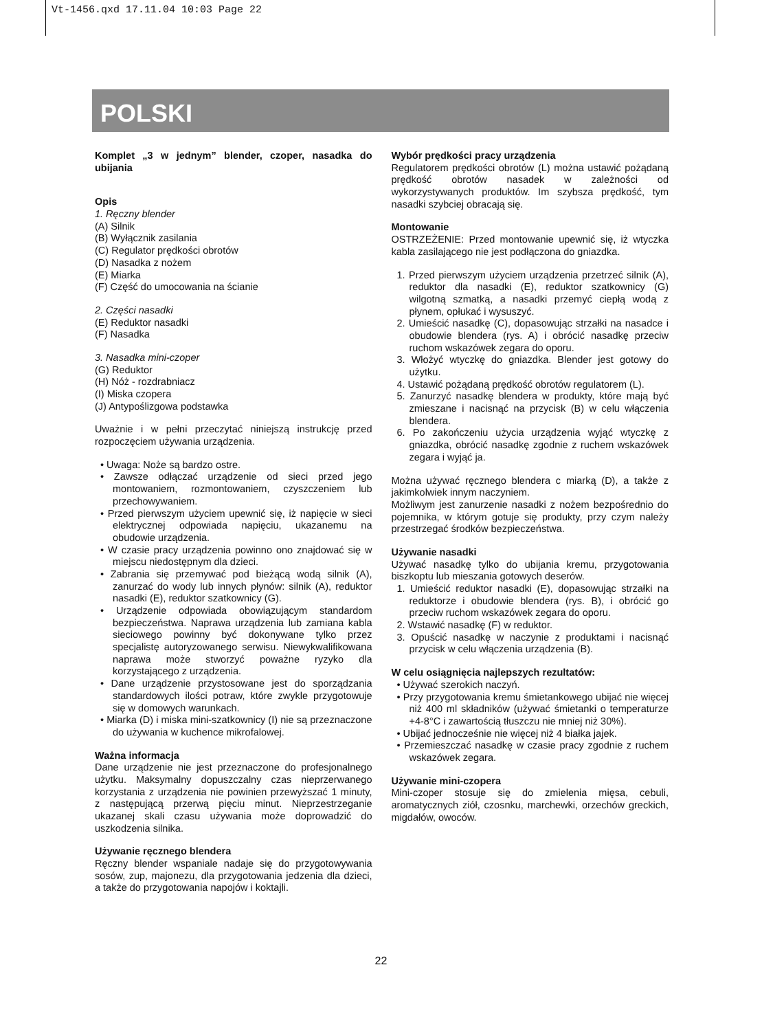Vt-1456.qxd 17.11.04 10:03 Page 22
POLSKI
Komplet „3 w jednym” blender, czoper, nasadka do ubijania
Opis
1. Ręczny blender
(A) Silnik
(B) Wyłącznik zasilania
(C) Regulator prędkości obrotów
(D) Nasadka z nożem
(E) Miarka
(F) Część do umocowania na ścianie
2. Części nasadki
(E) Reduktor nasadki
(F) Nasadka
3. Nasadka mini-czoper
(G) Reduktor
(H) Nóż - rozdrabniacz
(I) Miska czopera
(J) Antypoślizgowa podstawka
Uważnie i w pełni przeczytać niniejszą instrukcję przed rozpoczęciem używania urządzenia.
• Uwaga: Noże są bardzo ostre.
• Zawsze odłączać urządzenie od sieci przed jego montowaniem, rozmontowaniem, czyszczeniem lub przechowywaniem.
• Przed pierwszym użyciem upewnić się, iż napięcie w sieci elektrycznej odpowiada napięciu, ukazanemu na obudowie urządzenia.
• W czasie pracy urządzenia powinno ono znajdować się w miejscu niedostępnym dla dzieci.
• Zabrania się przemywać pod bieżącą wodą silnik (A), zanurzać do wody lub innych płynów: silnik (A), reduktor nasadki (E), reduktor szatkownicy (G).
• Urządzenie odpowiada obowiązującym standardom bezpieczeństwa. Naprawa urządzenia lub zamiana kabla sieciowego powinny być dokonywane tylko przez specjalistę autoryzowanego serwisu. Niewykwalifikowana naprawa może stworzyć poważne ryzyko dla korzystającego z urządzenia.
• Dane urządzenie przystosowane jest do sporządzania standardowych ilości potraw, które zwykle przygotowuje się w domowych warunkach.
• Miarka (D) i miska mini-szatkownicy (I) nie są przeznaczone do używania w kuchence mikrofalowej.
Ważna informacja
Dane urządzenie nie jest przeznaczone do profesjonalnego użytku. Maksymalny dopuszczalny czas nieprzerwanego korzystania z urządzenia nie powinien przewyższać 1 minuty, z następującą przerwą pięciu minut. Nieprzestrzeganie ukazanej skali czasu używania może doprowadzić do uszkodzenia silnika.
Używanie ręcznego blendera
Ręczny blender wspaniale nadaje się do przygotowywania sosów, zup, majonezu, dla przygotowania jedzenia dla dzieci, a także do przygotowania napojów i koktajli.
Wybór prędkości pracy urządzenia
Regulatorem prędkości obrotów (L) można ustawić pożądaną prędkość obrotów nasadek w zależności od wykorzystywanych produktów. Im szybsza prędkość, tym nasadki szybciej obracają się.
Montowanie
OSTRZEŻENIE: Przed montowanie upewnić się, iż wtyczka kabla zasilającego nie jest podłączona do gniazdka.
1. Przed pierwszym użyciem urządzenia przetrzeć silnik (A), reduktor dla nasadki (E), reduktor szatkownicy (G) wilgotną szmatką, a nasadki przemyć ciepłą wodą z płynem, opłukać i wysuszyć.
2. Umieścić nasadkę (C), dopasowując strzałki na nasadce i obudowie blendera (rys. A) i obrócić nasadkę przeciw ruchom wskazówek zegara do oporu.
3. Włożyć wtyczkę do gniazdka. Blender jest gotowy do użytku.
4. Ustawić pożądaną prędkość obrotów regulatorem (L).
5. Zanurzyć nasadkę blendera w produkty, które mają być zmieszane i nacisnąć na przycisk (B) w celu włączenia blendera.
6. Po zakończeniu użycia urządzenia wyjąć wtyczkę z gniazdka, obrócić nasadkę zgodnie z ruchem wskazówek zegara i wyjąć ja.
Można używać ręcznego blendera c miarką (D), a także z jakimkolwiek innym naczyniem.
Możliwym jest zanurzenie nasadki z nożem bezpośrednio do pojemnika, w którym gotuje się produkty, przy czym należy przestrzegać środków bezpieczeństwa.
Używanie nasadki
Używać nasadkę tylko do ubijania kremu, przygotowania biszkoptu lub mieszania gotowych deserów.
1. Umieścić reduktor nasadki (E), dopasowując strzałki na reduktorze i obudowie blendera (rys. B), i obrócić go przeciw ruchom wskazówek zegara do oporu.
2. Wstawić nasadkę (F) w reduktor.
3. Opuścić nasadkę w naczynie z produktami i nacisnąć przycisk w celu włączenia urządzenia (B).
W celu osiągnięcia najlepszych rezultatów:
• Używać szerokich naczyń.
• Przy przygotowania kremu śmietankowego ubijać nie więcej niż 400 ml składników (używać śmietanki o temperaturze +4-8°C i zawartością tłuszczu nie mniej niż 30%).
• Ubijać jednocześnie nie więcej niż 4 białka jajek.
• Przemieszczać nasadkę w czasie pracy zgodnie z ruchem wskazówek zegara.
Używanie mini-czopera
Mini-czoper stosuje się do zmielenia mięsa, cebuli, aromatycznych ziół, czosnku, marchewki, orzechów greckich, migdałów, owoców.
22